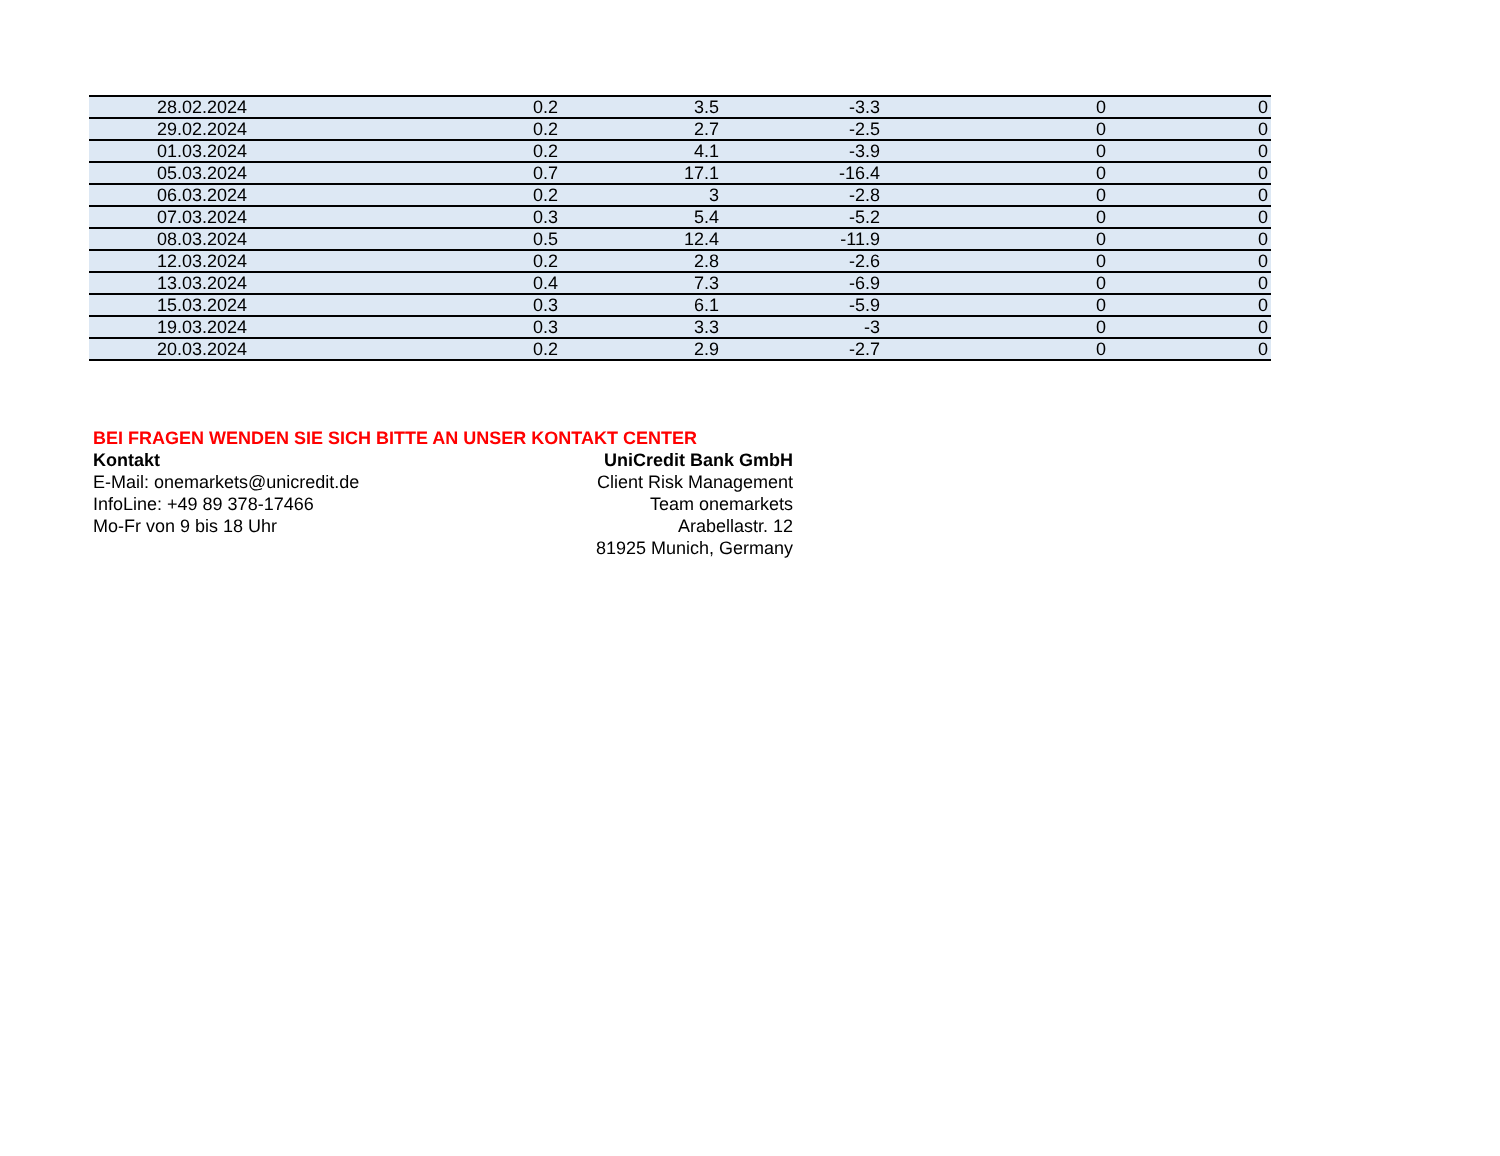| 28.02.2024 | 0.2 | 3.5 | -3.3 | 0 | 0 |
| 29.02.2024 | 0.2 | 2.7 | -2.5 | 0 | 0 |
| 01.03.2024 | 0.2 | 4.1 | -3.9 | 0 | 0 |
| 05.03.2024 | 0.7 | 17.1 | -16.4 | 0 | 0 |
| 06.03.2024 | 0.2 | 3 | -2.8 | 0 | 0 |
| 07.03.2024 | 0.3 | 5.4 | -5.2 | 0 | 0 |
| 08.03.2024 | 0.5 | 12.4 | -11.9 | 0 | 0 |
| 12.03.2024 | 0.2 | 2.8 | -2.6 | 0 | 0 |
| 13.03.2024 | 0.4 | 7.3 | -6.9 | 0 | 0 |
| 15.03.2024 | 0.3 | 6.1 | -5.9 | 0 | 0 |
| 19.03.2024 | 0.3 | 3.3 | -3 | 0 | 0 |
| 20.03.2024 | 0.2 | 2.9 | -2.7 | 0 | 0 |
BEI FRAGEN WENDEN SIE SICH BITTE AN UNSER KONTAKT CENTER
Kontakt UniCredit Bank GmbH
E-Mail: onemarkets@unicredit.de Client Risk Management
InfoLine: +49 89 378-17466 Team onemarkets
Mo-Fr von 9 bis 18 Uhr Arabellastr. 12
81925 Munich, Germany